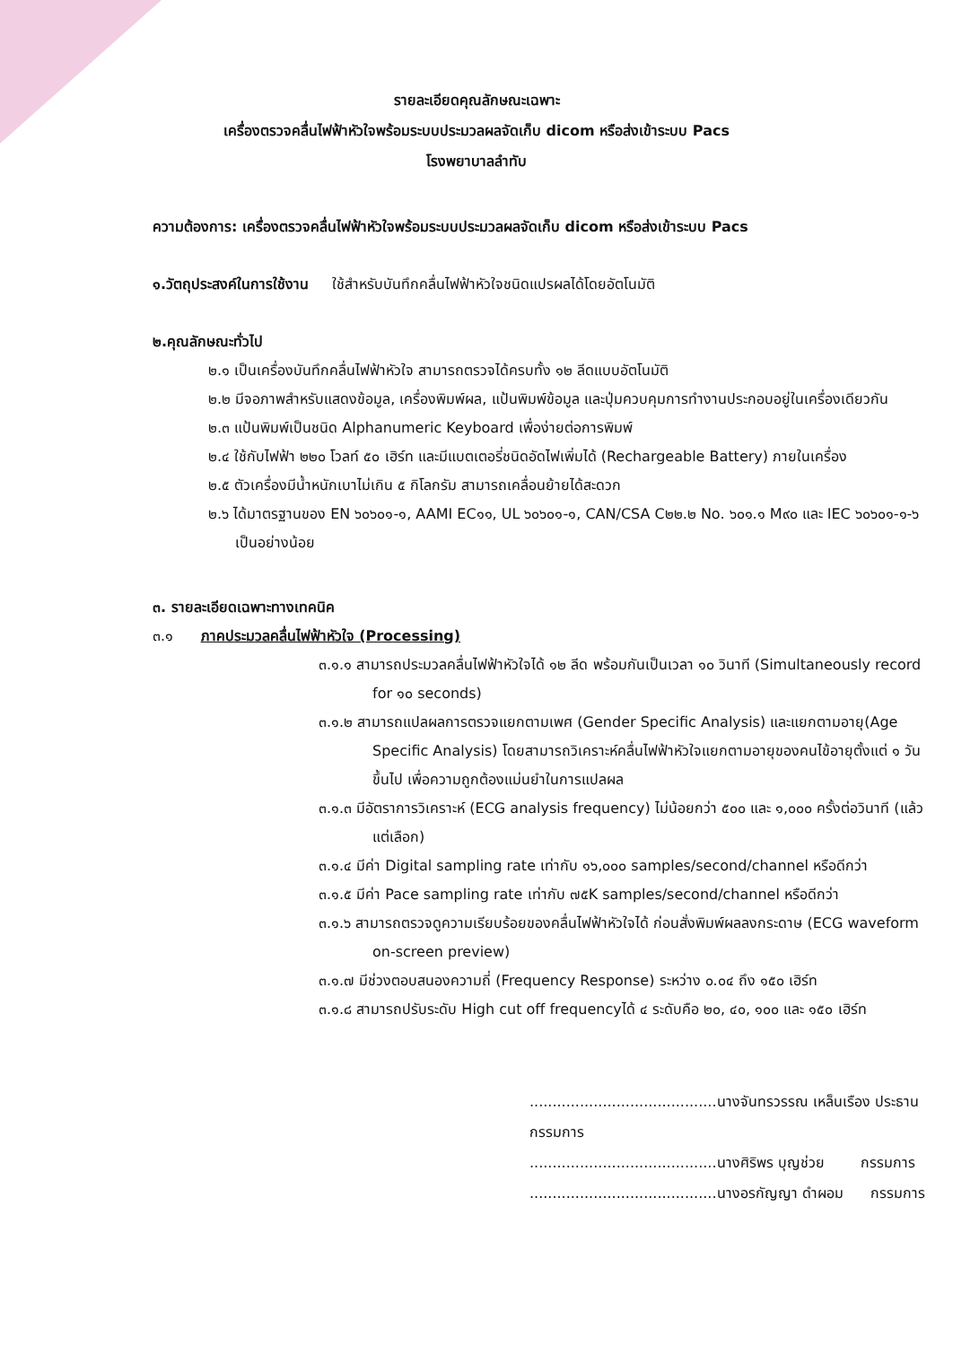รายละเอียดคุณลักษณะเฉพาะ
เครื่องตรวจคลื่นไฟฟ้าหัวใจพร้อมระบบประมวลผลจัดเก็บ dicom หรือส่งเข้าระบบ Pacs
โรงพยาบาลลำทับ
ความต้องการ: เครื่องตรวจคลื่นไฟฟ้าหัวใจพร้อมระบบประมวลผลจัดเก็บ dicom หรือส่งเข้าระบบ Pacs
๑.วัตถุประสงค์ในการใช้งาน ใช้สำหรับบันทึกคลื่นไฟฟ้าหัวใจชนิดแปรผลได้โดยอัตโนมัติ
๒.คุณลักษณะทั่วไป
๒.๑ เป็นเครื่องบันทึกคลื่นไฟฟ้าหัวใจ สามารถตรวจได้ครบทั้ง ๑๒ ลีดแบบอัตโนมัติ
๒.๒ มีจอภาพสำหรับแสดงข้อมูล, เครื่องพิมพ์ผล, แป้นพิมพ์ข้อมูล และปุ่มควบคุมการทำงานประกอบอยู่ในเครื่องเดียวกัน
๒.๓ แป้นพิมพ์เป็นชนิด Alphanumeric Keyboard เพื่อง่ายต่อการพิมพ์
๒.๔ ใช้กับไฟฟ้า ๒๒๐ โวลท์ ๕๐ เฮิร์ท และมีแบตเตอรี่ชนิดอัดไฟเพิ่มได้ (Rechargeable Battery) ภายในเครื่อง
๒.๕ ตัวเครื่องมีน้ำหนักเบาไม่เกิน ๕ กิโลกรัม สามารถเคลื่อนย้ายได้สะดวก
๒.๖ ได้มาตรฐานของ EN ๖๐๖๐๑-๑, AAMI EC๑๑, UL ๖๐๖๐๑-๑, CAN/CSA C๒๒.๒ No. ๖๐๑.๑ M๙๐ และ IEC ๖๐๖๐๑-๑-๖ เป็นอย่างน้อย
๓. รายละเอียดเฉพาะทางเทคนิค
๓.๑ ภาคประมวลคลื่นไฟฟ้าหัวใจ (Processing)
๓.๑.๑ สามารถประมวลคลื่นไฟฟ้าหัวใจได้ ๑๒ ลีด พร้อมกันเป็นเวลา ๑๐ วินาที (Simultaneously record for ๑๐ seconds)
๓.๑.๒ สามารถแปลผลการตรวจแยกตามเพศ (Gender Specific Analysis) และแยกตามอายุ(Age Specific Analysis) โดยสามารถวิเคราะห์คลื่นไฟฟ้าหัวใจแยกตามอายุของคนไข้อายุตั้งแต่ ๑ วันขึ้นไป เพื่อความถูกต้องแม่นยำในการแปลผล
๓.๑.๓ มีอัตราการวิเคราะห์ (ECG analysis frequency) ไม่น้อยกว่า ๕๐๐ และ ๑,๐๐๐ ครั้งต่อวินาที (แล้วแต่เลือก)
๓.๑.๔ มีค่า Digital sampling rate เท่ากับ ๑๖,๐๐๐ samples/second/channel หรือดีกว่า
๓.๑.๕ มีค่า Pace sampling rate เท่ากับ ๗๕K samples/second/channel หรือดีกว่า
๓.๑.๖ สามารถตรวจดูความเรียบร้อยของคลื่นไฟฟ้าหัวใจได้ ก่อนสั่งพิมพ์ผลลงกระดาษ (ECG waveform on-screen preview)
๓.๑.๗ มีช่วงตอบสนองความถี่ (Frequency Response) ระหว่าง ๐.๐๔ ถึง ๑๕๐ เฮิร์ท
๓.๑.๘ สามารถปรับระดับ High cut off frequencyได้ ๔ ระดับคือ ๒๐, ๔๐, ๑๐๐ และ ๑๕๐ เฮิร์ท
.........................................นางจันทรวรรณ เหล็นเรือง ประธานกรรมการ
.........................................นางศิริพร บุญช่วย กรรมการ
.........................................นางอรกัญญา ดำผอม กรรมการ